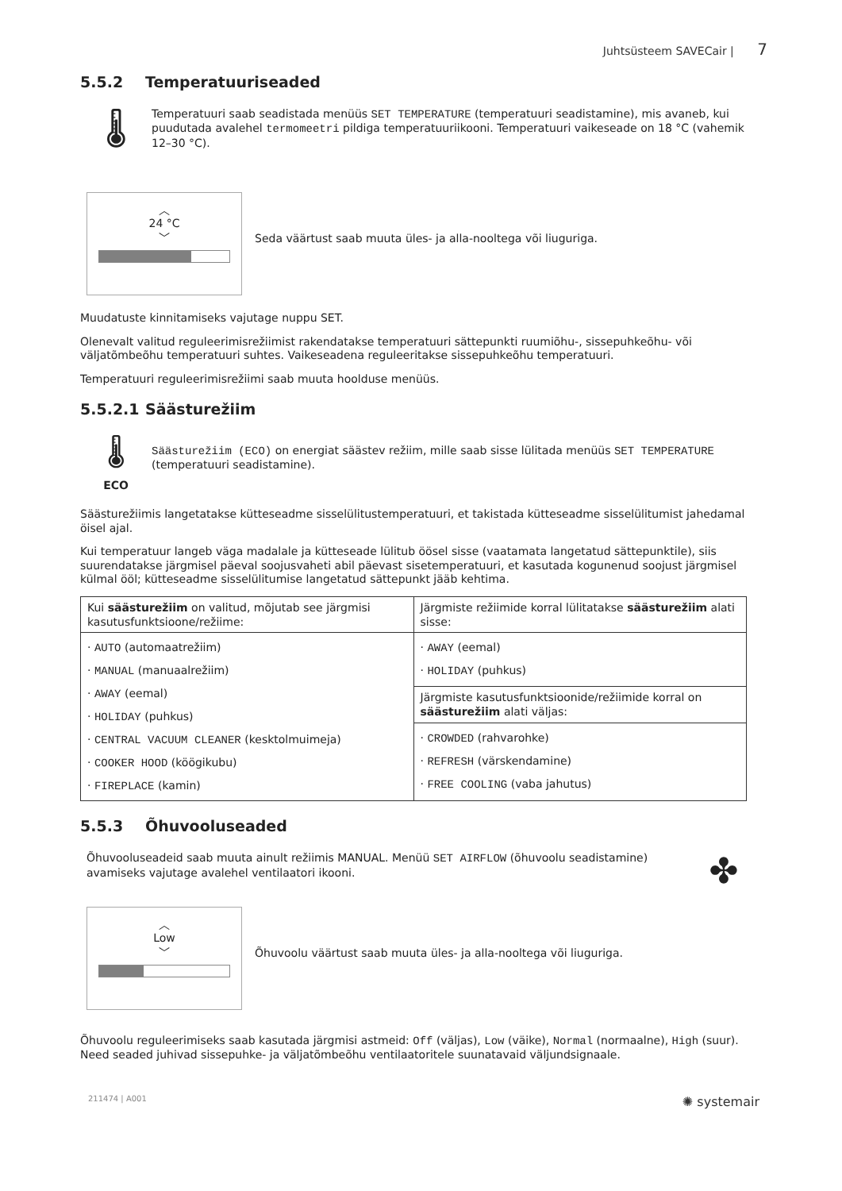Juhtsüsteem SAVECair | 7
5.5.2 Temperatuuriseaded
🌡
Temperatuuri saab seadistada menüüs SET TEMPERATURE (temperatuuri seadistamine), mis avaneb, kui puudutada avalehel termomeetri pildiga temperatuuriikooni. Temperatuuri vaikeseade on 18 °C (vahemik 12–30 °C).
︿
24 °C
﹀
Seda väärtust saab muuta üles- ja alla-nooltega või liuguriga.
Muudatuste kinnitamiseks vajutage nuppu SET.
Olenevalt valitud reguleerimisrežiimist rakendatakse temperatuuri sättepunkti ruumiõhu-, sissepuhkeõhu- või väljatõmbeõhu temperatuuri suhtes. Vaikeseadena reguleeritakse sissepuhkeõhu temperatuuri.
Temperatuuri reguleerimisrežiimi saab muuta hoolduse menüüs.
5.5.2.1 Säästurežiim
🌡
ECO
Säästurežiim (ECO) on energiat säästev režiim, mille saab sisse lülitada menüüs SET TEMPERATURE (temperatuuri seadistamine).
Säästurežiimis langetatakse kütteseadme sisselülitustemperatuuri, et takistada kütteseadme sisselülitumist jahedamal öisel ajal.
Kui temperatuur langeb väga madalale ja kütteseade lülitub öösel sisse (vaatamata langetatud sättepunktile), siis suurendatakse järgmisel päeval soojusvaheti abil päevast sisetemperatuuri, et kasutada kogunenud soojust järgmisel külmal ööl; kütteseadme sisselülitumise langetatud sättepunkt jääb kehtima.
| Kui säästurežiim on valitud, mõjutab see järgmisi kasutusfunktsioone/režiime: | Järgmiste režiimide korral lülitatakse säästurežiim alati sisse: |
| · AUTO (automaatrežiim) · MANUAL (manuaalrežiim) · AWAY (eemal) · HOLIDAY (puhkus) · CENTRAL VACUUM CLEANER (kesktolmuimeja) · COOKER HOOD (köögikubu) · FIREPLACE (kamin) | · AWAY (eemal) · HOLIDAY (puhkus) |
| | Järgmiste kasutusfunktsioonide/režiimide korral on säästurežiim alati väljas: |
| | · CROWDED (rahvarohke) · REFRESH (värskendamine) · FREE COOLING (vaba jahutus) |
5.5.3 Õhuvooluseaded
Õhuvooluseadeid saab muuta ainult režiimis MANUAL. Menüü SET AIRFLOW (õhuvoolu seadistamine) avamiseks vajutage avalehel ventilaatori ikooni.
✤
︿
Low
﹀
Õhuvoolu väärtust saab muuta üles- ja alla-nooltega või liuguriga.
Õhuvoolu reguleerimiseks saab kasutada järgmisi astmeid: Off (väljas), Low (väike), Normal (normaalne), High (suur). Need seaded juhivad sissepuhke- ja väljatõmbeõhu ventilaatoritele suunatavaid väljundsignaale.
211474 | A001 ✺ systemair